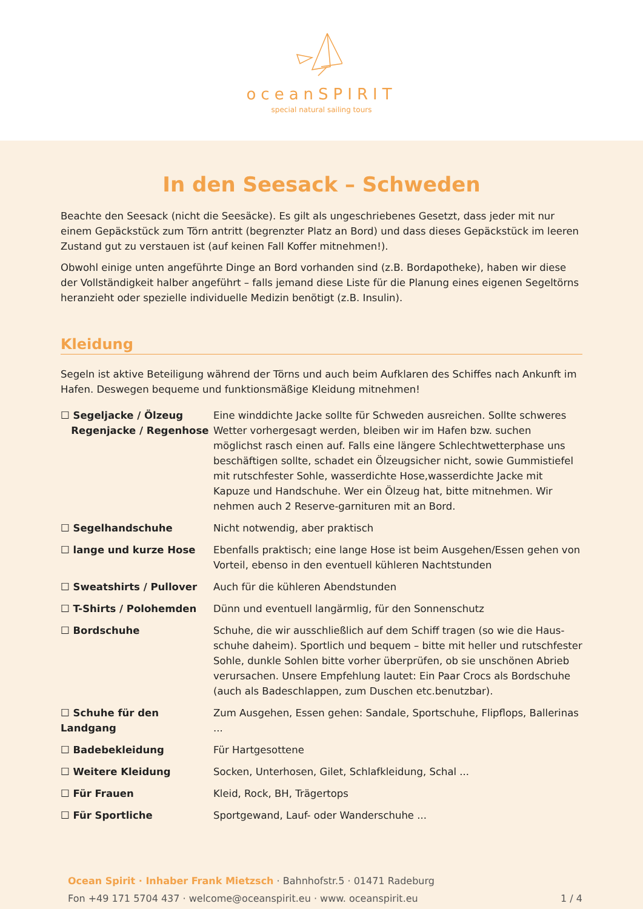oceanSPIRIT
special natural sailing tours
In den Seesack – Schweden
Beachte den Seesack (nicht die Seesäcke). Es gilt als ungeschriebenes Gesetzt, dass jeder mit nur einem Gepäckstück zum Törn antritt (begrenzter Platz an Bord) und dass dieses Gepäckstück im leeren Zustand gut zu verstauen ist (auf keinen Fall Koffer mitnehmen!).
Obwohl einige unten angeführte Dinge an Bord vorhanden sind (z.B. Bordapotheke), haben wir diese der Vollständigkeit halber angeführt – falls jemand diese Liste für die Planung eines eigenen Segeltörns heranzieht oder spezielle individuelle Medizin benötigt (z.B. Insulin).
Kleidung
Segeln ist aktive Beteiligung während der Törns und auch beim Aufklaren des Schiffes nach Ankunft im Hafen. Deswegen bequeme und funktionsmäßige Kleidung mitnehmen!
| ☐ Segeljacke / Ölzeug Regenjacke / Regenhose | Eine winddichte Jacke sollte für Schweden ausreichen. Sollte schweres Wetter vorhergesagt werden, bleiben wir im Hafen bzw. suchen möglichst rasch einen auf. Falls eine längere Schlechtwetterphase uns beschäftigen sollte, schadet ein Ölzeugsicher nicht, sowie Gummistiefel mit rutschfester Sohle, wasserdichte Hose,wasserdichte Jacke mit Kapuze und Handschuhe. Wer ein Ölzeug hat, bitte mitnehmen. Wir nehmen auch 2 Reserve-garnituren mit an Bord. |
| ☐ Segelhandschuhe | Nicht notwendig, aber praktisch |
| ☐ lange und kurze Hose | Ebenfalls praktisch; eine lange Hose ist beim Ausgehen/Essen gehen von Vorteil, ebenso in den eventuell kühleren Nachtstunden |
| ☐ Sweatshirts / Pullover | Auch für die kühleren Abendstunden |
| ☐ T-Shirts / Polohemden | Dünn und eventuell langärmlig, für den Sonnenschutz |
| ☐ Bordschuhe | Schuhe, die wir ausschließlich auf dem Schiff tragen (so wie die Haus-schuhe daheim). Sportlich und bequem – bitte mit heller und rutschfester Sohle, dunkle Sohlen bitte vorher überprüfen, ob sie unschönen Abrieb verursachen. Unsere Empfehlung lautet: Ein Paar Crocs als Bordschuhe (auch als Badeschlappen, zum Duschen etc.benutzbar). |
| ☐ Schuhe für den Landgang | Zum Ausgehen, Essen gehen: Sandale, Sportschuhe, Flipflops, Ballerinas ... |
| ☐ Badebekleidung | Für Hartgesottene |
| ☐ Weitere Kleidung | Socken, Unterhosen, Gilet, Schlafkleidung, Schal ... |
| ☐ Für Frauen | Kleid, Rock, BH, Trägertops |
| ☐ Für Sportliche | Sportgewand, Lauf- oder Wanderschuhe ... |
Ocean Spirit · Inhaber Frank Mietzsch · Bahnhofstr.5 · 01471 Radeburg
Fon +49 171 5704 437 · welcome@oceanspirit.eu · www. oceanspirit.eu 1 / 4